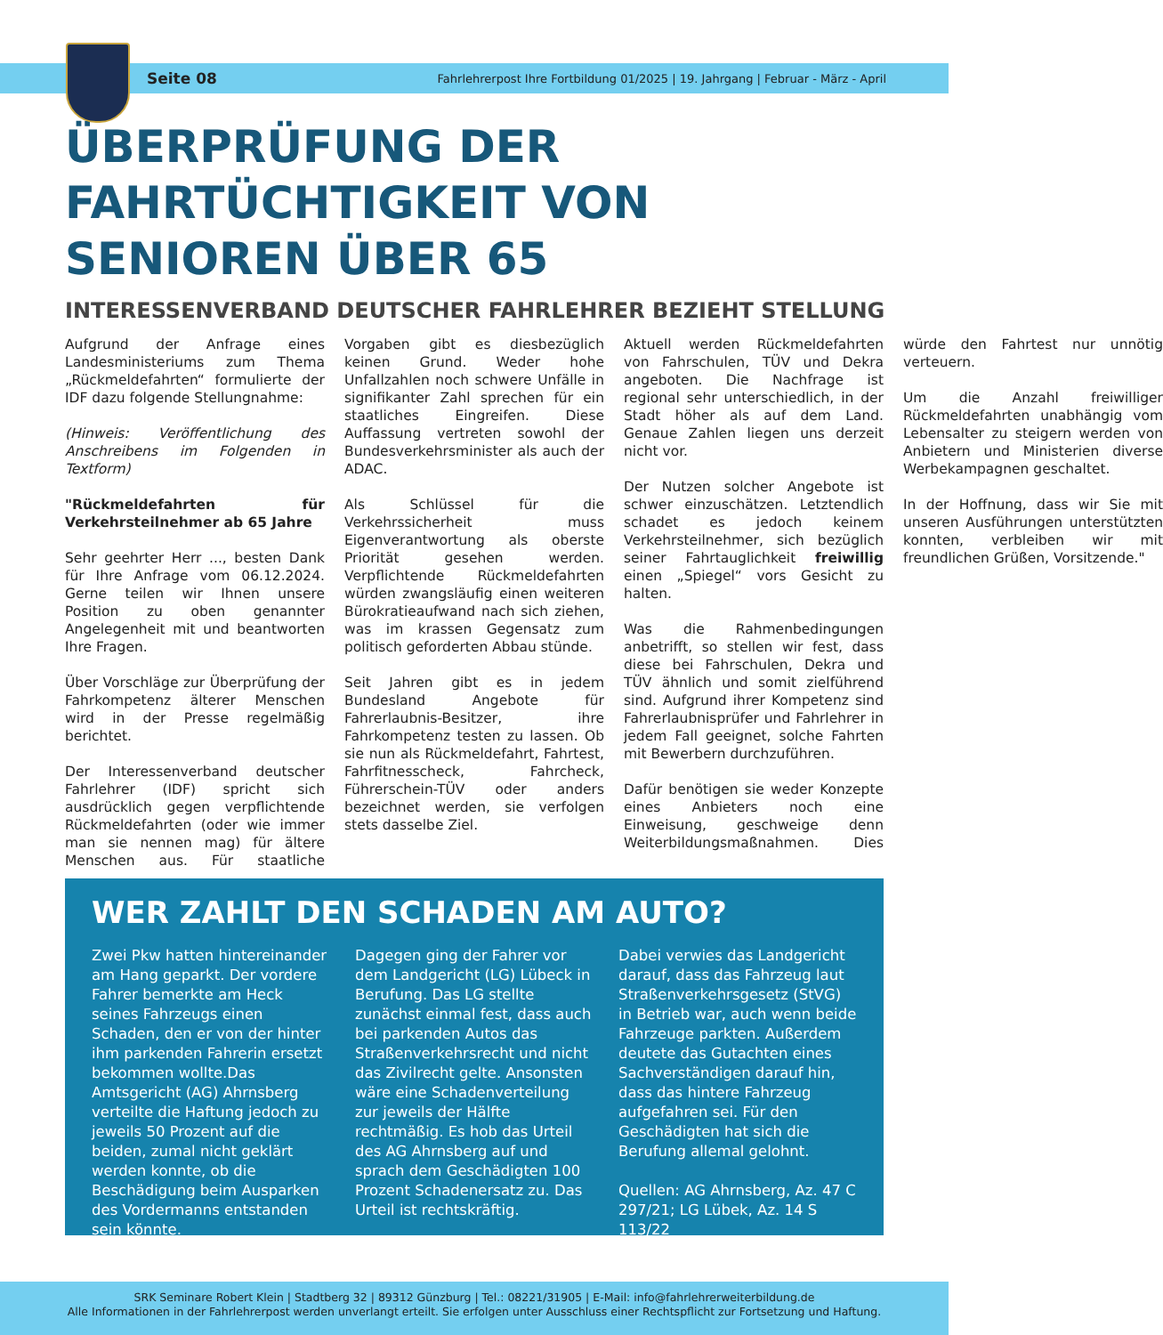Seite 08 Fahrlehrerpost Ihre Fortbildung 01/2025 | 19. Jahrgang | Februar - März - April
ÜBERPRÜFUNG DER
FAHRTÜCHTIGKEIT VON
SENIOREN ÜBER 65
INTERESSENVERBAND DEUTSCHER FAHRLEHRER BEZIEHT STELLUNG
Aufgrund der Anfrage eines Landesministeriums zum Thema „Rückmeldefahrten“ formulierte der IDF dazu folgende Stellungnahme:
(Hinweis: Veröffentlichung des Anschreibens im Folgenden in Textform)
"Rückmeldefahrten für Verkehrsteilnehmer ab 65 Jahre
Sehr geehrter Herr ..., besten Dank für Ihre Anfrage vom 06.12.2024. Gerne teilen wir Ihnen unsere Position zu oben genannter Angelegenheit mit und beantworten Ihre Fragen.
Über Vorschläge zur Überprüfung der Fahrkompetenz älterer Menschen wird in der Presse regelmäßig berichtet.
Der Interessenverband deutscher Fahrlehrer (IDF) spricht sich ausdrücklich gegen verpflichtende Rückmeldefahrten (oder wie immer man sie nennen mag) für ältere Menschen aus. Für staatliche Vorgaben gibt es diesbezüglich keinen Grund. Weder hohe Unfallzahlen noch schwere Unfälle in signifikanter Zahl sprechen für ein staatliches Eingreifen. Diese Auffassung vertreten sowohl der Bundesverkehrsminister als auch der ADAC.
Als Schlüssel für die Verkehrssicherheit muss Eigenverantwortung als oberste Priorität gesehen werden. Verpflichtende Rückmeldefahrten würden zwangsläufig einen weiteren Bürokratieaufwand nach sich ziehen, was im krassen Gegensatz zum politisch geforderten Abbau stünde.
Seit Jahren gibt es in jedem Bundesland Angebote für Fahrerlaubnis-Besitzer, ihre Fahrkompetenz testen zu lassen. Ob sie nun als Rückmeldefahrt, Fahrtest, Fahrfitnesscheck, Fahrcheck, Führerschein-TÜV oder anders bezeichnet werden, sie verfolgen stets dasselbe Ziel.
Aktuell werden Rückmeldefahrten von Fahrschulen, TÜV und Dekra angeboten. Die Nachfrage ist regional sehr unterschiedlich, in der Stadt höher als auf dem Land. Genaue Zahlen liegen uns derzeit nicht vor.
Der Nutzen solcher Angebote ist schwer einzuschätzen. Letztendlich schadet es jedoch keinem Verkehrsteilnehmer, sich bezüglich seiner Fahrtauglichkeit freiwillig einen „Spiegel“ vors Gesicht zu halten.
Was die Rahmenbedingungen anbetrifft, so stellen wir fest, dass diese bei Fahrschulen, Dekra und TÜV ähnlich und somit zielführend sind. Aufgrund ihrer Kompetenz sind Fahrerlaubnisprüfer und Fahrlehrer in jedem Fall geeignet, solche Fahrten mit Bewerbern durchzuführen.
Dafür benötigen sie weder Konzepte eines Anbieters noch eine Einweisung, geschweige denn Weiterbildungsmaßnahmen. Dies würde den Fahrtest nur unnötig verteuern.
Um die Anzahl freiwilliger Rückmeldefahrten unabhängig vom Lebensalter zu steigern werden von Anbietern und Ministerien diverse Werbekampagnen geschaltet.
In der Hoffnung, dass wir Sie mit unseren Ausführungen unterstützten konnten, verbleiben wir mit freundlichen Grüßen, Vorsitzende."
WER ZAHLT DEN SCHADEN AM AUTO?
Zwei Pkw hatten hintereinander am Hang geparkt. Der vordere Fahrer bemerkte am Heck seines Fahrzeugs einen Schaden, den er von der hinter ihm parkenden Fahrerin ersetzt bekommen wollte.Das Amtsgericht (AG) Ahrnsberg verteilte die Haftung jedoch zu jeweils 50 Prozent auf die beiden, zumal nicht geklärt werden konnte, ob die Beschädigung beim Ausparken des Vordermanns entstanden sein könnte.
Dagegen ging der Fahrer vor dem Landgericht (LG) Lübeck in Berufung. Das LG stellte zunächst einmal fest, dass auch bei parkenden Autos das Straßenverkehrsrecht und nicht das Zivilrecht gelte. Ansonsten wäre eine Schadenverteilung zur jeweils der Hälfte rechtmäßig. Es hob das Urteil des AG Ahrnsberg auf und sprach dem Geschädigten 100 Prozent Schadenersatz zu. Das Urteil ist rechtskräftig.
Dabei verwies das Landgericht darauf, dass das Fahrzeug laut Straßenverkehrsgesetz (StVG) in Betrieb war, auch wenn beide Fahrzeuge parkten. Außerdem deutete das Gutachten eines Sachverständigen darauf hin, dass das hintere Fahrzeug aufgefahren sei. Für den Geschädigten hat sich die Berufung allemal gelohnt.
Quellen: AG Ahrnsberg, Az. 47 C 297/21; LG Lübek, Az. 14 S 113/22
SRK Seminare Robert Klein | Stadtberg 32 | 89312 Günzburg | Tel.: 08221/31905 | E-Mail: info@fahrlehrerweiterbildung.de
Alle Informationen in der Fahrlehrerpost werden unverlangt erteilt. Sie erfolgen unter Ausschluss einer Rechtspflicht zur Fortsetzung und Haftung.